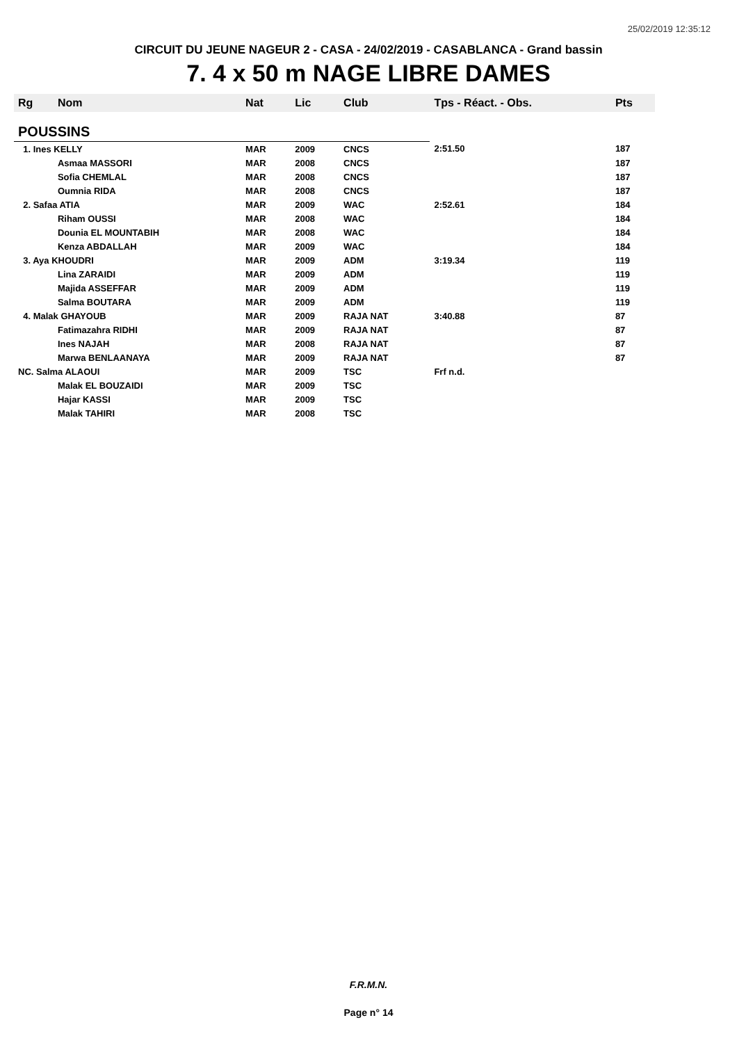25/02/2019 12:35:12
CIRCUIT DU JEUNE NAGEUR 2 - CASA - 24/02/2019 - CASABLANCA - Grand bassin
7. 4 x 50 m NAGE LIBRE DAMES
| Rg | Nom | Nat | Lic | Club | Tps - Réact. - Obs. | Pts |
| --- | --- | --- | --- | --- | --- | --- |
| POUSSINS | | | | | | |
| 1. Ines KELLY | | MAR | 2009 | CNCS | 2:51.50 | 187 |
| | Asmaa MASSORI | MAR | 2008 | CNCS | | 187 |
| | Sofia CHEMLAL | MAR | 2008 | CNCS | | 187 |
| | Oumnia RIDA | MAR | 2008 | CNCS | | 187 |
| 2. Safaa ATIA | | MAR | 2009 | WAC | 2:52.61 | 184 |
| | Riham OUSSI | MAR | 2008 | WAC | | 184 |
| | Dounia EL MOUNTABIH | MAR | 2008 | WAC | | 184 |
| | Kenza ABDALLAH | MAR | 2009 | WAC | | 184 |
| 3. Aya KHOUDRI | | MAR | 2009 | ADM | 3:19.34 | 119 |
| | Lina ZARAIDI | MAR | 2009 | ADM | | 119 |
| | Majida ASSEFFAR | MAR | 2009 | ADM | | 119 |
| | Salma BOUTARA | MAR | 2009 | ADM | | 119 |
| 4. Malak GHAYOUB | | MAR | 2009 | RAJA NAT | 3:40.88 | 87 |
| | Fatimazahra RIDHI | MAR | 2009 | RAJA NAT | | 87 |
| | Ines NAJAH | MAR | 2008 | RAJA NAT | | 87 |
| | Marwa BENLAANAYA | MAR | 2009 | RAJA NAT | | 87 |
| NC. Salma ALAOUI | | MAR | 2009 | TSC | Frf n.d. | |
| | Malak EL BOUZAIDI | MAR | 2009 | TSC | | |
| | Hajar KASSI | MAR | 2009 | TSC | | |
| | Malak TAHIRI | MAR | 2008 | TSC | | |
F.R.M.N.
Page n° 14